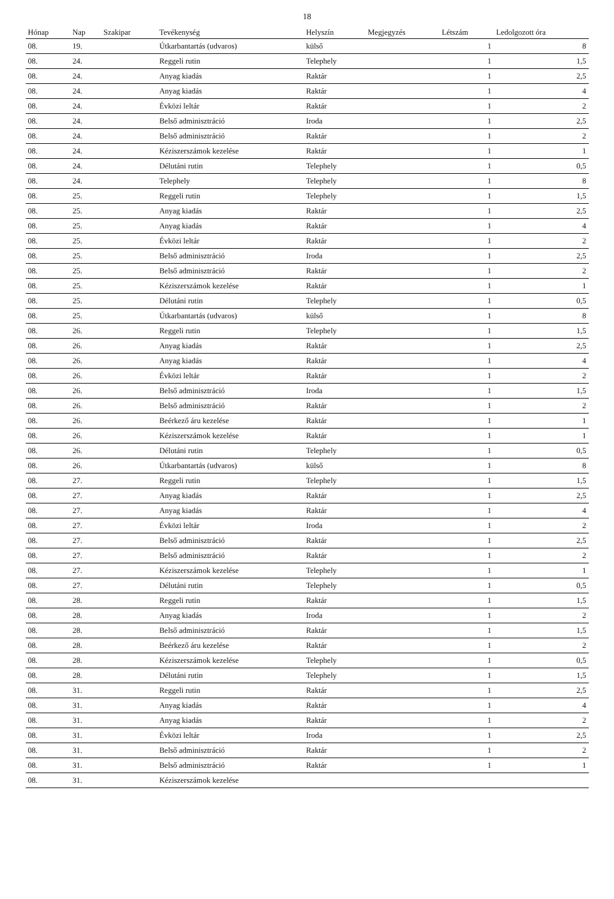18
| Hónap | Nap | Szakipar | Tevékenység | Helyszín | Megjegyzés | Létszám | Ledolgozott óra |
| --- | --- | --- | --- | --- | --- | --- | --- |
| 08. | 19. | | Útkarbantartás (udvaros) | külső | | 1 | 8 |
| 08. | 24. | | Reggeli rutin | Telephely | | 1 | 1,5 |
| 08. | 24. | | Anyag kiadás | Raktár | | 1 | 2,5 |
| 08. | 24. | | Anyag kiadás | Raktár | | 1 | 4 |
| 08. | 24. | | Évközi leltár | Raktár | | 1 | 2 |
| 08. | 24. | | Belső adminisztráció | Iroda | | 1 | 2,5 |
| 08. | 24. | | Belső adminisztráció | Raktár | | 1 | 2 |
| 08. | 24. | | Kéziszerszámok kezelése | Raktár | | 1 | 1 |
| 08. | 24. | | Délutáni rutin | Telephely | | 1 | 0,5 |
| 08. | 24. | | Telephely | Telephely | | 1 | 8 |
| 08. | 25. | | Reggeli rutin | Telephely | | 1 | 1,5 |
| 08. | 25. | | Anyag kiadás | Raktár | | 1 | 2,5 |
| 08. | 25. | | Anyag kiadás | Raktár | | 1 | 4 |
| 08. | 25. | | Évközi leltár | Raktár | | 1 | 2 |
| 08. | 25. | | Belső adminisztráció | Iroda | | 1 | 2,5 |
| 08. | 25. | | Belső adminisztráció | Raktár | | 1 | 2 |
| 08. | 25. | | Kéziszerszámok kezelése | Raktár | | 1 | 1 |
| 08. | 25. | | Délutáni rutin | Telephely | | 1 | 0,5 |
| 08. | 25. | | Útkarbantartás (udvaros) | külső | | 1 | 8 |
| 08. | 26. | | Reggeli rutin | Telephely | | 1 | 1,5 |
| 08. | 26. | | Anyag kiadás | Raktár | | 1 | 2,5 |
| 08. | 26. | | Anyag kiadás | Raktár | | 1 | 4 |
| 08. | 26. | | Évközi leltár | Raktár | | 1 | 2 |
| 08. | 26. | | Belső adminisztráció | Iroda | | 1 | 1,5 |
| 08. | 26. | | Belső adminisztráció | Raktár | | 1 | 2 |
| 08. | 26. | | Beérkező áru kezelése | Raktár | | 1 | 1 |
| 08. | 26. | | Kéziszerszámok kezelése | Raktár | | 1 | 1 |
| 08. | 26. | | Délutáni rutin | Telephely | | 1 | 0,5 |
| 08. | 26. | | Útkarbantartás (udvaros) | külső | | 1 | 8 |
| 08. | 27. | | Reggeli rutin | Telephely | | 1 | 1,5 |
| 08. | 27. | | Anyag kiadás | Raktár | | 1 | 2,5 |
| 08. | 27. | | Anyag kiadás | Raktár | | 1 | 4 |
| 08. | 27. | | Évközi leltár | Iroda | | 1 | 2 |
| 08. | 27. | | Belső adminisztráció | Raktár | | 1 | 2,5 |
| 08. | 27. | | Belső adminisztráció | Raktár | | 1 | 2 |
| 08. | 27. | | Kéziszerszámok kezelése | Telephely | | 1 | 1 |
| 08. | 27. | | Délutáni rutin | Telephely | | 1 | 0,5 |
| 08. | 28. | | Reggeli rutin | Raktár | | 1 | 1,5 |
| 08. | 28. | | Anyag kiadás | Iroda | | 1 | 2 |
| 08. | 28. | | Belső adminisztráció | Raktár | | 1 | 1,5 |
| 08. | 28. | | Beérkező áru kezelése | Raktár | | 1 | 2 |
| 08. | 28. | | Kéziszerszámok kezelése | Telephely | | 1 | 0,5 |
| 08. | 28. | | Délutáni rutin | Telephely | | 1 | 1,5 |
| 08. | 31. | | Reggeli rutin | Raktár | | 1 | 2,5 |
| 08. | 31. | | Anyag kiadás | Raktár | | 1 | 4 |
| 08. | 31. | | Anyag kiadás | Raktár | | 1 | 2 |
| 08. | 31. | | Évközi leltár | Iroda | | 1 | 2,5 |
| 08. | 31. | | Belső adminisztráció | Raktár | | 1 | 2 |
| 08. | 31. | | Belső adminisztráció | Raktár | | 1 | 1 |
| 08. | 31. | | Kéziszerszámok kezelése | | | | |